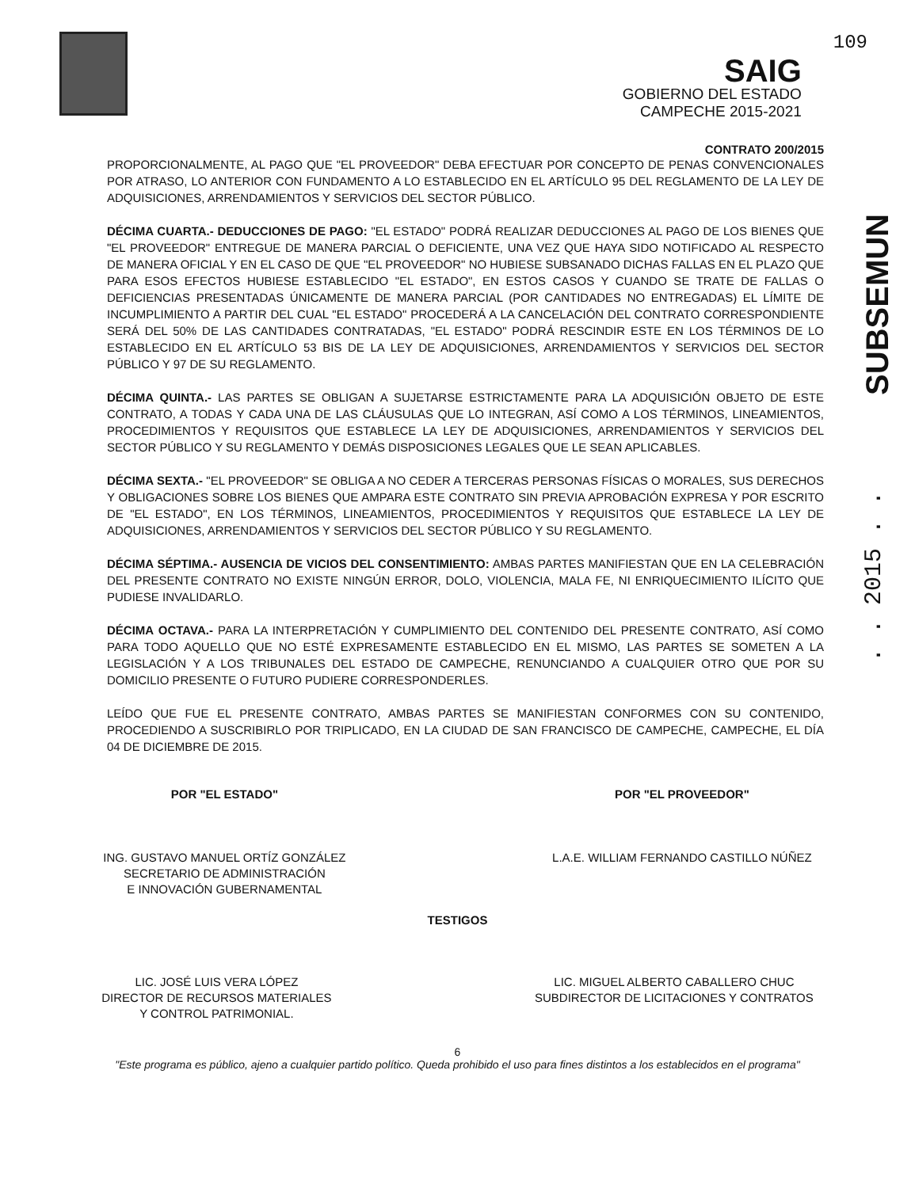SAIG
GOBIERNO DEL ESTADO
CAMPECHE 2015-2021
109
CONTRATO 200/2015
SUBSEMUN
. . 2015 . .
PROPORCIONALMENTE, AL PAGO QUE "EL PROVEEDOR" DEBA EFECTUAR POR CONCEPTO DE PENAS CONVENCIONALES POR ATRASO, LO ANTERIOR CON FUNDAMENTO A LO ESTABLECIDO EN EL ARTÍCULO 95 DEL REGLAMENTO DE LA LEY DE ADQUISICIONES, ARRENDAMIENTOS Y SERVICIOS DEL SECTOR PÚBLICO.
DÉCIMA CUARTA.- DEDUCCIONES DE PAGO: "EL ESTADO" PODRÁ REALIZAR DEDUCCIONES AL PAGO DE LOS BIENES QUE "EL PROVEEDOR" ENTREGUE DE MANERA PARCIAL O DEFICIENTE, UNA VEZ QUE HAYA SIDO NOTIFICADO AL RESPECTO DE MANERA OFICIAL Y EN EL CASO DE QUE "EL PROVEEDOR" NO HUBIESE SUBSANADO DICHAS FALLAS EN EL PLAZO QUE PARA ESOS EFECTOS HUBIESE ESTABLECIDO "EL ESTADO", EN ESTOS CASOS Y CUANDO SE TRATE DE FALLAS O DEFICIENCIAS PRESENTADAS ÚNICAMENTE DE MANERA PARCIAL (POR CANTIDADES NO ENTREGADAS) EL LÍMITE DE INCUMPLIMIENTO A PARTIR DEL CUAL "EL ESTADO" PROCEDERÁ A LA CANCELACIÓN DEL CONTRATO CORRESPONDIENTE SERÁ DEL 50% DE LAS CANTIDADES CONTRATADAS, "EL ESTADO" PODRÁ RESCINDIR ESTE EN LOS TÉRMINOS DE LO ESTABLECIDO EN EL ARTÍCULO 53 BIS DE LA LEY DE ADQUISICIONES, ARRENDAMIENTOS Y SERVICIOS DEL SECTOR PÚBLICO Y 97 DE SU REGLAMENTO.
DÉCIMA QUINTA.- LAS PARTES SE OBLIGAN A SUJETARSE ESTRICTAMENTE PARA LA ADQUISICIÓN OBJETO DE ESTE CONTRATO, A TODAS Y CADA UNA DE LAS CLÁUSULAS QUE LO INTEGRAN, ASÍ COMO A LOS TÉRMINOS, LINEAMIENTOS, PROCEDIMIENTOS Y REQUISITOS QUE ESTABLECE LA LEY DE ADQUISICIONES, ARRENDAMIENTOS Y SERVICIOS DEL SECTOR PÚBLICO Y SU REGLAMENTO Y DEMÁS DISPOSICIONES LEGALES QUE LE SEAN APLICABLES.
DÉCIMA SEXTA.- "EL PROVEEDOR" SE OBLIGA A NO CEDER A TERCERAS PERSONAS FÍSICAS O MORALES, SUS DERECHOS Y OBLIGACIONES SOBRE LOS BIENES QUE AMPARA ESTE CONTRATO SIN PREVIA APROBACIÓN EXPRESA Y POR ESCRITO DE "EL ESTADO", EN LOS TÉRMINOS, LINEAMIENTOS, PROCEDIMIENTOS Y REQUISITOS QUE ESTABLECE LA LEY DE ADQUISICIONES, ARRENDAMIENTOS Y SERVICIOS DEL SECTOR PÚBLICO Y SU REGLAMENTO.
DÉCIMA SÉPTIMA.- AUSENCIA DE VICIOS DEL CONSENTIMIENTO: AMBAS PARTES MANIFIESTAN QUE EN LA CELEBRACIÓN DEL PRESENTE CONTRATO NO EXISTE NINGÚN ERROR, DOLO, VIOLENCIA, MALA FE, NI ENRIQUECIMIENTO ILÍCITO QUE PUDIESE INVALIDARLO.
DÉCIMA OCTAVA.- PARA LA INTERPRETACIÓN Y CUMPLIMIENTO DEL CONTENIDO DEL PRESENTE CONTRATO, ASÍ COMO PARA TODO AQUELLO QUE NO ESTÉ EXPRESAMENTE ESTABLECIDO EN EL MISMO, LAS PARTES SE SOMETEN A LA LEGISLACIÓN Y A LOS TRIBUNALES DEL ESTADO DE CAMPECHE, RENUNCIANDO A CUALQUIER OTRO QUE POR SU DOMICILIO PRESENTE O FUTURO PUDIERE CORRESPONDERLES.
LEÍDO QUE FUE EL PRESENTE CONTRATO, AMBAS PARTES SE MANIFIESTAN CONFORMES CON SU CONTENIDO, PROCEDIENDO A SUSCRIBIRLO POR TRIPLICADO, EN LA CIUDAD DE SAN FRANCISCO DE CAMPECHE, CAMPECHE, EL DÍA 04 DE DICIEMBRE DE 2015.
POR "EL ESTADO"
ING. GUSTAVO MANUEL ORTÍZ GONZÁLEZ
SECRETARIO DE ADMINISTRACIÓN
E INNOVACIÓN GUBERNAMENTAL
POR "EL PROVEEDOR"
L.A.E. WILLIAM FERNANDO CASTILLO NÚÑEZ
TESTIGOS
LIC. JOSÉ LUIS VERA LÓPEZ
DIRECTOR DE RECURSOS MATERIALES
Y CONTROL PATRIMONIAL.
LIC. MIGUEL ALBERTO CABALLERO CHUC
SUBDIRECTOR DE LICITACIONES Y CONTRATOS
6
"Este programa es público, ajeno a cualquier partido político. Queda prohibido el uso para fines distintos a los establecidos en el programa"